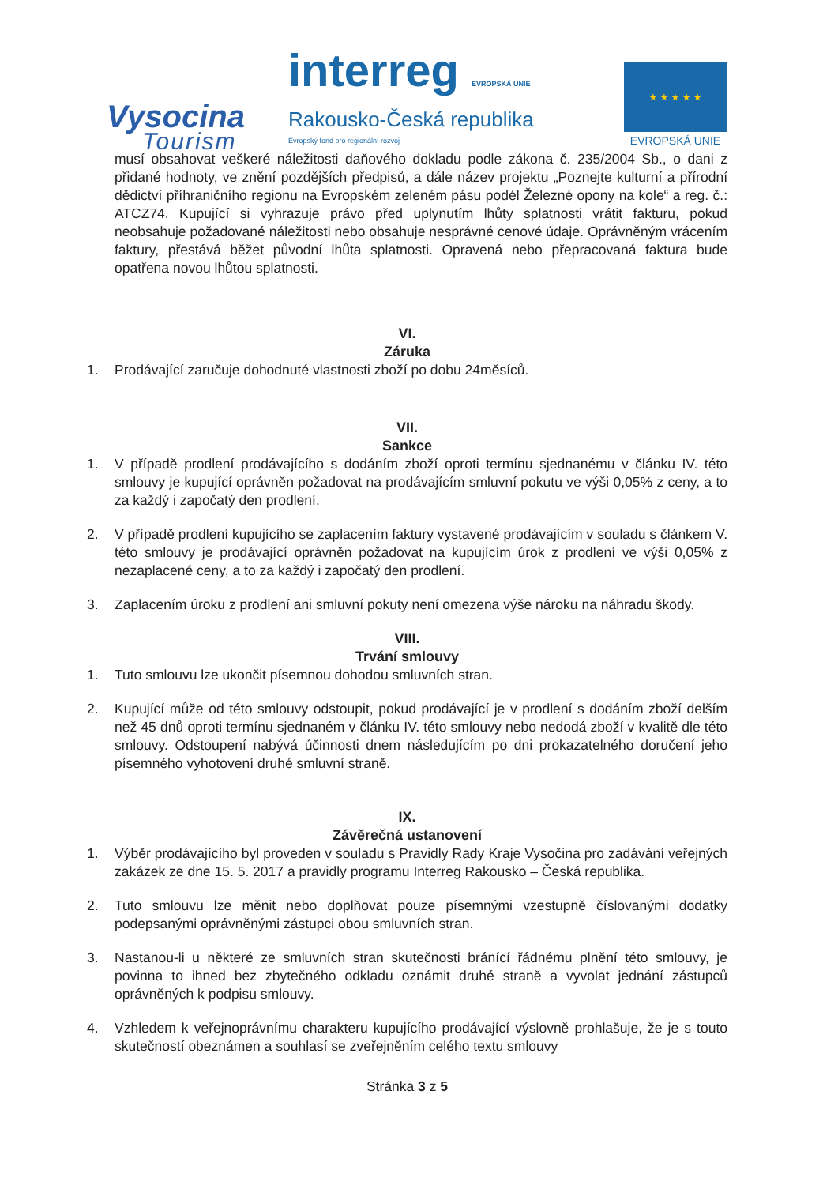Vysocina
Tourism
interreg EVROPSKÁ UNIE
Rakousko-Česká republika
Evropský fond pro regionální rozvoj
★ ★ ★ ★ ★
EVROPSKÁ UNIE
musí obsahovat veškeré náležitosti daňového dokladu podle zákona č. 235/2004 Sb., o dani z přidané hodnoty, ve znění pozdějších předpisů, a dále název projektu „Poznejte kulturní a přírodní dědictví příhraničního regionu na Evropském zeleném pásu podél Železné opony na kole“ a reg. č.: ATCZ74. Kupující si vyhrazuje právo před uplynutím lhůty splatnosti vrátit fakturu, pokud neobsahuje požadované náležitosti nebo obsahuje nesprávné cenové údaje. Oprávněným vrácením faktury, přestává běžet původní lhůta splatnosti. Opravená nebo přepracovaná faktura bude opatřena novou lhůtou splatnosti.
VI.
Záruka
1. Prodávající zaručuje dohodnuté vlastnosti zboží po dobu 24měsíců.
VII.
Sankce
1. V případě prodlení prodávajícího s dodáním zboží oproti termínu sjednanému v článku IV. této smlouvy je kupující oprávněn požadovat na prodávajícím smluvní pokutu ve výši 0,05% z ceny, a to za každý i započatý den prodlení.
2. V případě prodlení kupujícího se zaplacením faktury vystavené prodávajícím v souladu s článkem V. této smlouvy je prodávající oprávněn požadovat na kupujícím úrok z prodlení ve výši 0,05% z nezaplacené ceny, a to za každý i započatý den prodlení.
3. Zaplacením úroku z prodlení ani smluvní pokuty není omezena výše nároku na náhradu škody.
VIII.
Trvání smlouvy
1. Tuto smlouvu lze ukončit písemnou dohodou smluvních stran.
2. Kupující může od této smlouvy odstoupit, pokud prodávající je v prodlení s dodáním zboží delším než 45 dnů oproti termínu sjednaném v článku IV. této smlouvy nebo nedodá zboží v kvalitě dle této smlouvy. Odstoupení nabývá účinnosti dnem následujícím po dni prokazatelného doručení jeho písemného vyhotovení druhé smluvní straně.
IX.
Závěrečná ustanovení
1. Výběr prodávajícího byl proveden v souladu s Pravidly Rady Kraje Vysočina pro zadávání veřejných zakázek ze dne 15. 5. 2017 a pravidly programu Interreg Rakousko – Česká republika.
2. Tuto smlouvu lze měnit nebo doplňovat pouze písemnými vzestupně číslovanými dodatky podepsanými oprávněnými zástupci obou smluvních stran.
3. Nastanou-li u některé ze smluvních stran skutečnosti bránící řádnému plnění této smlouvy, je povinna to ihned bez zbytečného odkladu oznámit druhé straně a vyvolat jednání zástupců oprávněných k podpisu smlouvy.
4. Vzhledem k veřejnoprávnímu charakteru kupujícího prodávající výslovně prohlašuje, že je s touto skutečností obeznámen a souhlasí se zveřejněním celého textu smlouvy
Stránka 3 z 5